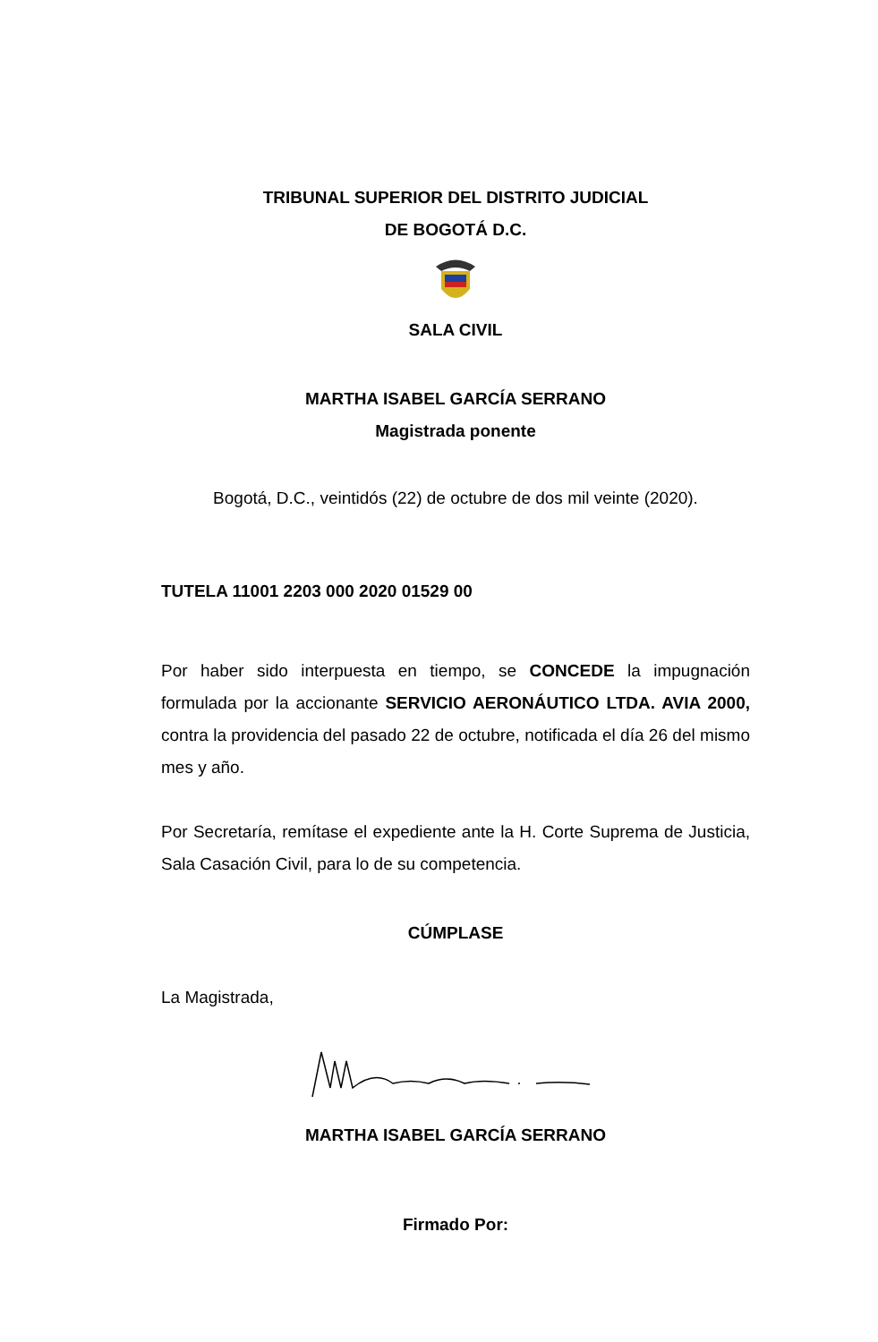TRIBUNAL SUPERIOR DEL DISTRITO JUDICIAL
DE BOGOTÁ D.C.
SALA CIVIL
MARTHA ISABEL GARCÍA SERRANO
Magistrada ponente
Bogotá, D.C., veintidós (22) de octubre de dos mil veinte (2020).
TUTELA 11001 2203 000 2020 01529 00
Por haber sido interpuesta en tiempo, se CONCEDE la impugnación formulada por la accionante SERVICIO AERONÁUTICO LTDA. AVIA 2000, contra la providencia del pasado 22 de octubre, notificada el día 26 del mismo mes y año.
Por Secretaría, remítase el expediente ante la H. Corte Suprema de Justicia, Sala Casación Civil, para lo de su competencia.
CÚMPLASE
La Magistrada,
MARTHA ISABEL GARCÍA SERRANO
Firmado Por: